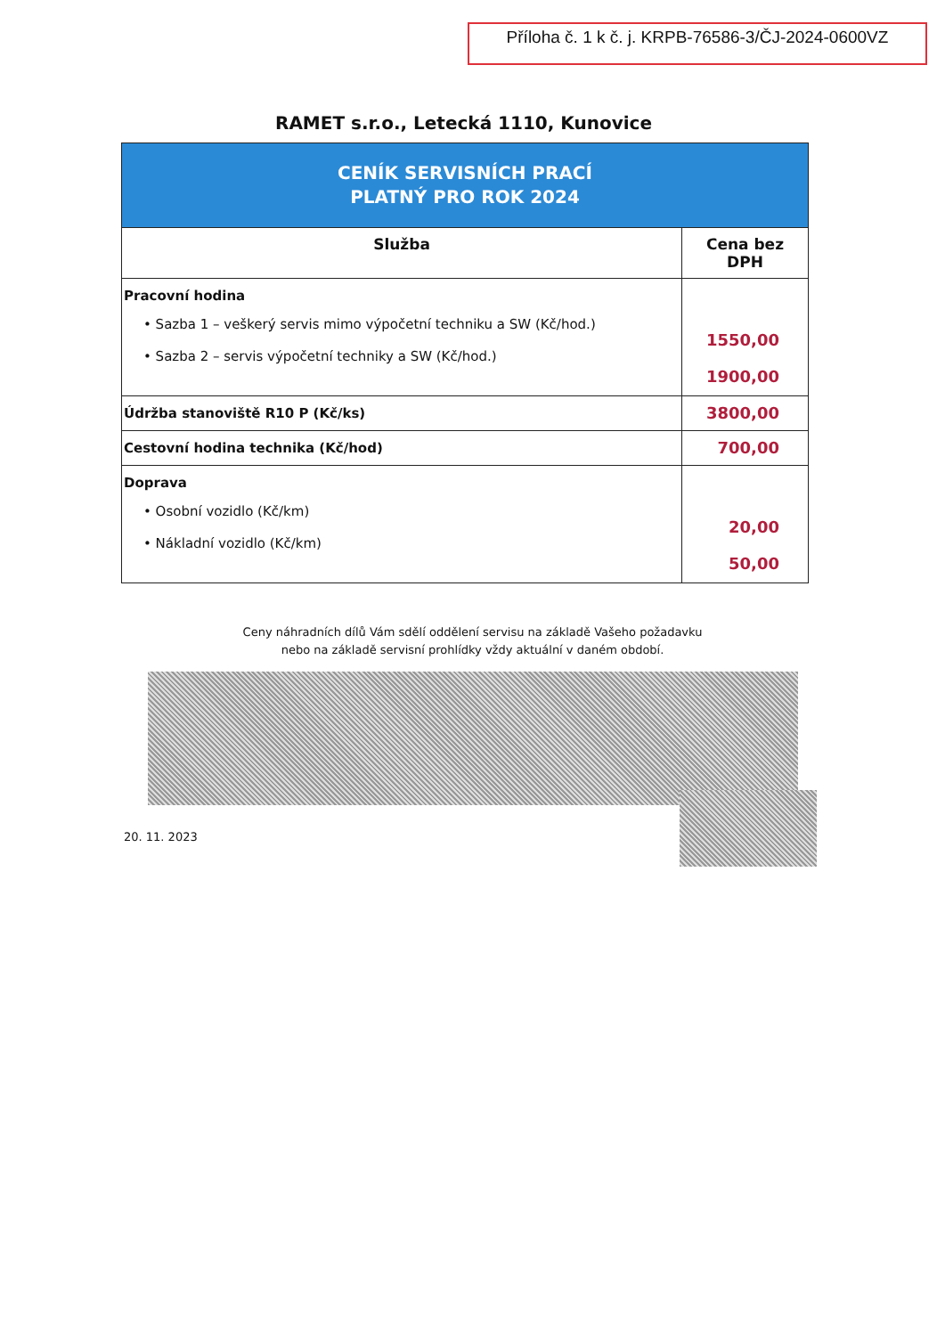Příloha č. 1 k č. j. KRPB-76586-3/ČJ-2024-0600VZ
RAMET s.r.o., Letecká 1110, Kunovice
| CENÍK SERVISNÍCH PRACÍ PLATNÝ PRO ROK 2024 | |
| Služba | Cena bez DPH |
| Pracovní hodina • Sazba 1 – veškerý servis mimo výpočetní techniku a SW (Kč/hod.) • Sazba 2 – servis výpočetní techniky a SW (Kč/hod.) | 1550,00 1900,00 |
| Údržba stanoviště R10 P (Kč/ks) | 3800,00 |
| Cestovní hodina technika (Kč/hod) | 700,00 |
| Doprava • Osobní vozidlo (Kč/km) • Nákladní vozidlo (Kč/km) | 20,00 50,00 |
Ceny náhradních dílů Vám sdělí oddělení servisu na základě Vašeho požadavku
nebo na základě servisní prohlídky vždy aktuální v daném období.
20. 11. 2023